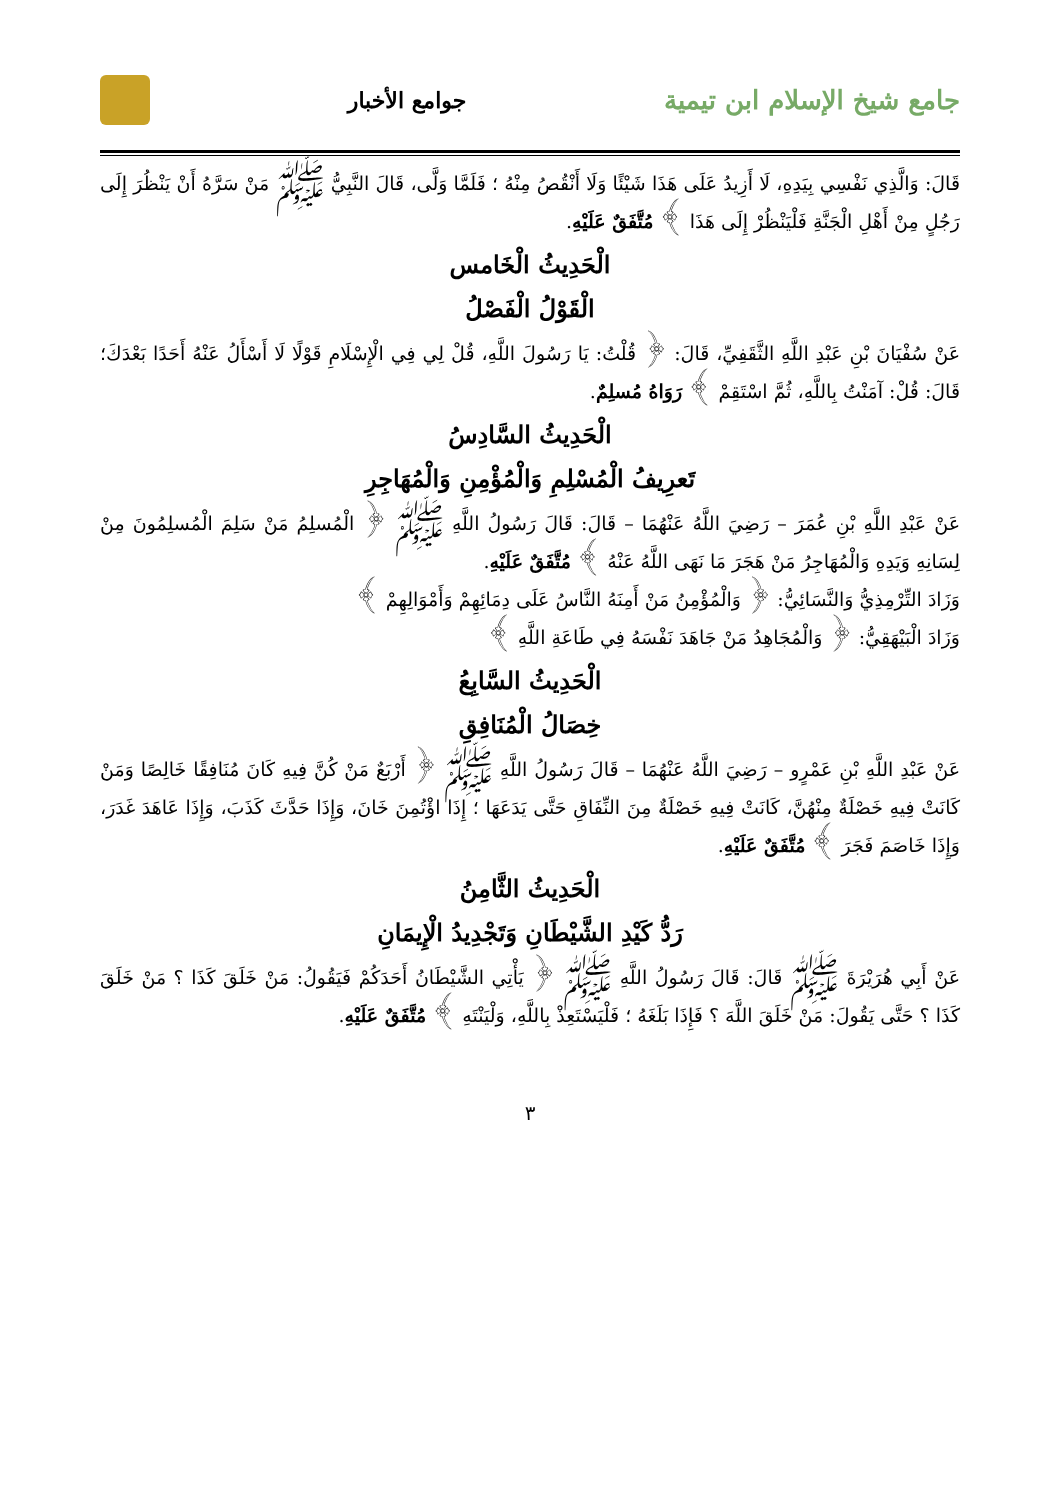جامع شيخ الإسلام ابن تيمية
جوامع الأخبار
قَالَ: وَالَّذِي نَفْسِي بِيَدِهِ، لَا أَزِيدُ عَلَى هَذَا شَيْئًا وَلَا أَنْقُصُ مِنْهُ ؛ فَلَمَّا وَلَّى، قَالَ النَّبِيُّ ﷺ مَنْ سَرَّهُ أَنْ يَنْظُرَ إِلَى رَجُلٍ مِنْ أَهْلِ الْجَنَّةِ فَلْيَنْظُرْ إِلَى هَذَا ﴾ مُتَّفَقٌ عَلَيْهِ.
الْحَدِيثُ الْخَامس
الْقَوْلُ الْفَصْلُ
عَنْ سُفْيَانَ بْنِ عَبْدِ اللَّهِ الثَّقَفِيِّ، قَالَ: ﴿ قُلْتُ: يَا رَسُولَ اللَّهِ، قُلْ لِي فِي الْإِسْلَامِ قَوْلًا لَا أَسْأَلُ عَنْهُ أَحَدًا بَعْدَكَ؛ قَالَ: قُلْ: آمَنْتُ بِاللَّهِ، ثُمَّ اسْتَقِمْ ﴾ رَوَاهُ مُسلِمٌ.
الْحَدِيثُ السَّادِسُ
تَعرِيفُ الْمُسْلِمِ وَالْمُؤْمِنِ وَالْمُهَاجِرِ
عَنْ عَبْدِ اللَّهِ بْنِ عُمَرَ – رَضِيَ اللَّهُ عَنْهُمَا – قَالَ: قَالَ رَسُولُ اللَّهِ ﷺ ﴿ الْمُسلِمُ مَنْ سَلِمَ الْمُسلِمُونَ مِنْ لِسَانِهِ وَيَدِهِ وَالْمُهَاجِرُ مَنْ هَجَرَ مَا نَهَى اللَّهُ عَنْهُ ﴾ مُتَّفَقٌ عَلَيْهِ.
وَزَادَ التِّرْمِذِيُّ وَالنَّسَائِيُّ: ﴿ وَالْمُؤْمِنُ مَنْ أَمِنَهُ النَّاسُ عَلَى دِمَائِهِمْ وَأَمْوَالِهِمْ ﴾
وَزَادَ الْبَيْهَقِيُّ: ﴿ وَالْمُجَاهِدُ مَنْ جَاهَدَ نَفْسَهُ فِي طَاعَةِ اللَّهِ ﴾
الْحَدِيثُ السَّابِعُ
خِصَالُ الْمُنَافِقِ
عَنْ عَبْدِ اللَّهِ بْنِ عَمْرٍو – رَضِيَ اللَّهُ عَنْهُمَا – قَالَ رَسُولُ اللَّهِ ﷺ ﴿ أَرْبَعٌ مَنْ كُنَّ فِيهِ كَانَ مُنَافِقًا خَالِصًا وَمَنْ كَانَتْ فِيهِ خَصْلَةٌ مِنْهُنَّ، كَانَتْ فِيهِ خَصْلَةٌ مِنَ النِّفَاقِ حَتَّى يَدَعَهَا ؛ إِذَا اؤْتُمِنَ خَانَ، وَإِذَا حَدَّثَ كَذَبَ، وَإِذَا عَاهَدَ غَدَرَ، وَإِذَا خَاصَمَ فَجَرَ ﴾ مُتَّفَقٌ عَلَيْهِ.
الْحَدِيثُ الثَّامِنُ
رَدُّ كَيْدِ الشَّيْطَانِ وَتَجْدِيدُ الْإِيمَانِ
عَنْ أَبِي هُرَيْرَةَ ﷺ قَالَ: قَالَ رَسُولُ اللَّهِ ﷺ ﴿ يَأْتِي الشَّيْطَانُ أَحَدَكُمْ فَيَقُولُ: مَنْ خَلَقَ كَذَا ؟ مَنْ خَلَقَ كَذَا ؟ حَتَّى يَقُولَ: مَنْ خَلَقَ اللَّهَ ؟ فَإِذَا بَلَغَهُ ؛ فَلْيَسْتَعِذْ بِاللَّهِ، وَلْيَنْتَهِ ﴾ مُتَّفَقٌ عَلَيْهِ.
٣